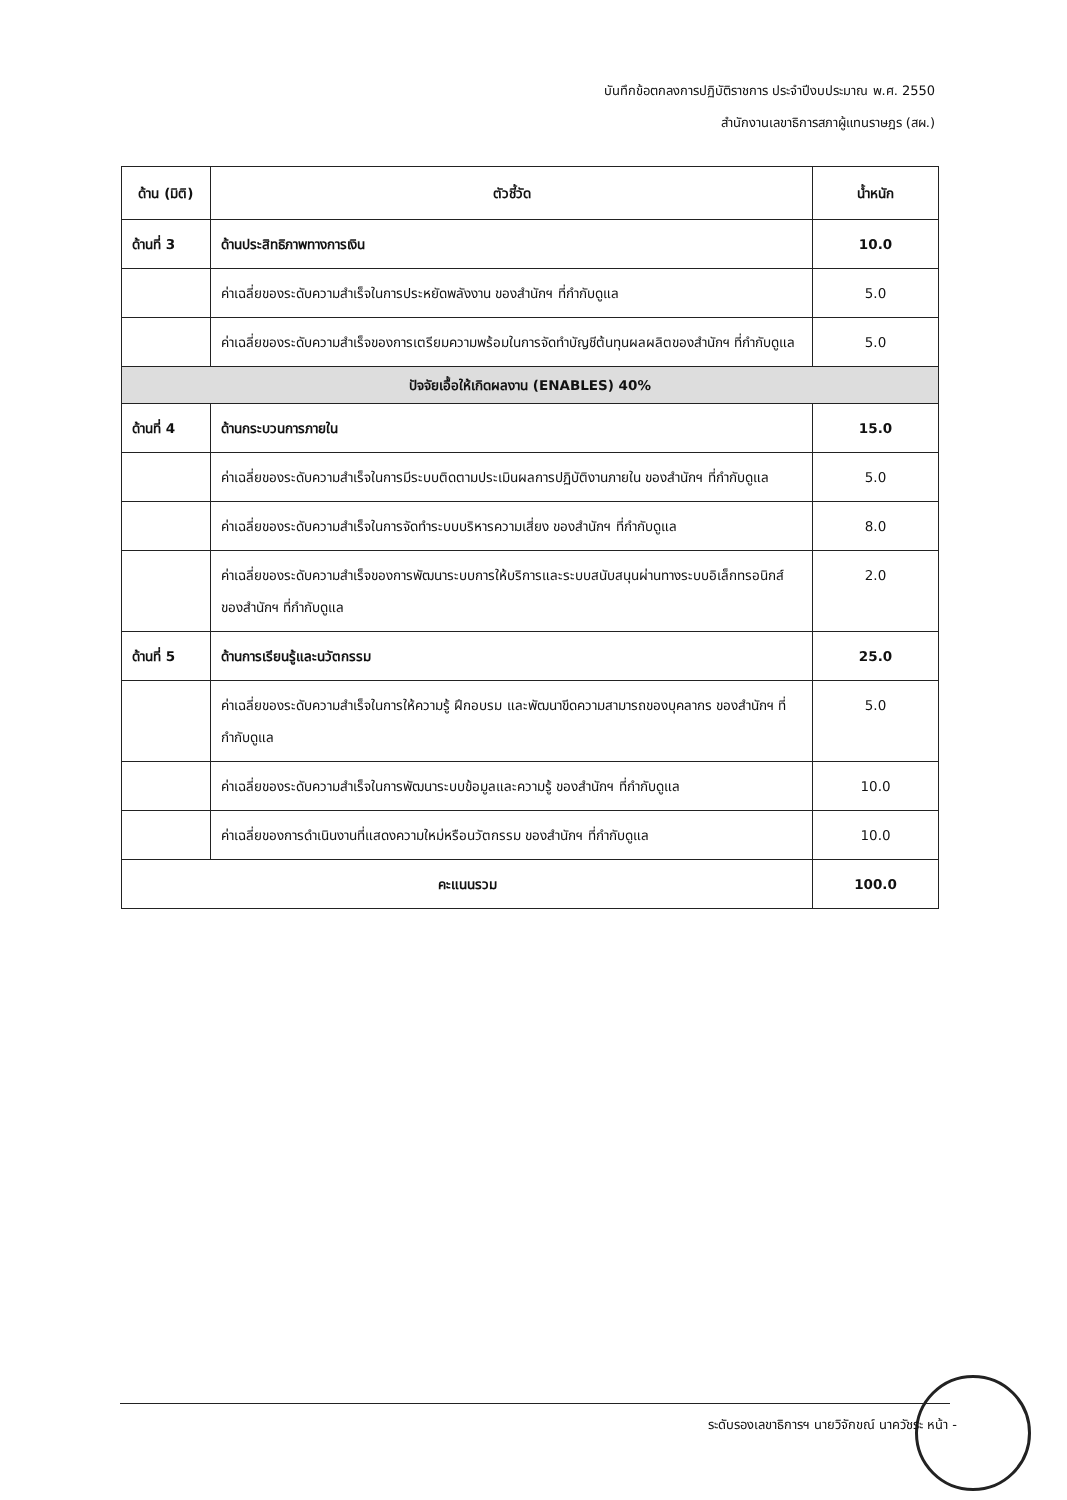บันทึกข้อตกลงการปฏิบัติราชการ ประจำปีงบประมาณ พ.ศ. 2550
สำนักงานเลขาธิการสภาผู้แทนราษฎร (สผ.)
| ด้าน (มิติ) | ตัวชี้วัด | น้ำหนัก |
| --- | --- | --- |
| ด้านที่ 3 | ด้านประสิทธิภาพทางการเงิน | 10.0 |
| | ค่าเฉลี่ยของระดับความสำเร็จในการประหยัดพลังงาน ของสำนักฯ ที่กำกับดูแล | 5.0 |
| | ค่าเฉลี่ยของระดับความสำเร็จของการเตรียมความพร้อมในการจัดทำบัญชีต้นทุนผลผลิตของสำนักฯ ที่กำกับดูแล | 5.0 |
| ปัจจัยเอื้อให้เกิดผลงาน (ENABLES) 40% | | |
| ด้านที่ 4 | ด้านกระบวนการภายใน | 15.0 |
| | ค่าเฉลี่ยของระดับความสำเร็จในการมีระบบติดตามประเมินผลการปฏิบัติงานภายใน ของสำนักฯ ที่กำกับดูแล | 5.0 |
| | ค่าเฉลี่ยของระดับความสำเร็จในการจัดทำระบบบริหารความเสี่ยง ของสำนักฯ ที่กำกับดูแล | 8.0 |
| | ค่าเฉลี่ยของระดับความสำเร็จของการพัฒนาระบบการให้บริการและระบบสนับสนุนผ่านทางระบบอิเล็กทรอนิกส์ ของสำนักฯ ที่กำกับดูแล | 2.0 |
| ด้านที่ 5 | ด้านการเรียนรู้และนวัตกรรม | 25.0 |
| | ค่าเฉลี่ยของระดับความสำเร็จในการให้ความรู้ ฝึกอบรม และพัฒนาขีดความสามารถของบุคลากร ของสำนักฯ ที่กำกับดูแล | 5.0 |
| | ค่าเฉลี่ยของระดับความสำเร็จในการพัฒนาระบบข้อมูลและความรู้ ของสำนักฯ ที่กำกับดูแล | 10.0 |
| | ค่าเฉลี่ยของการดำเนินงานที่แสดงความใหม่หรือนวัตกรรม ของสำนักฯ ที่กำกับดูแล | 10.0 |
| คะแนนรวม | | 100.0 |
ระดับรองเลขาธิการฯ นายวิจักขณ์ นาควัชระ หน้า -